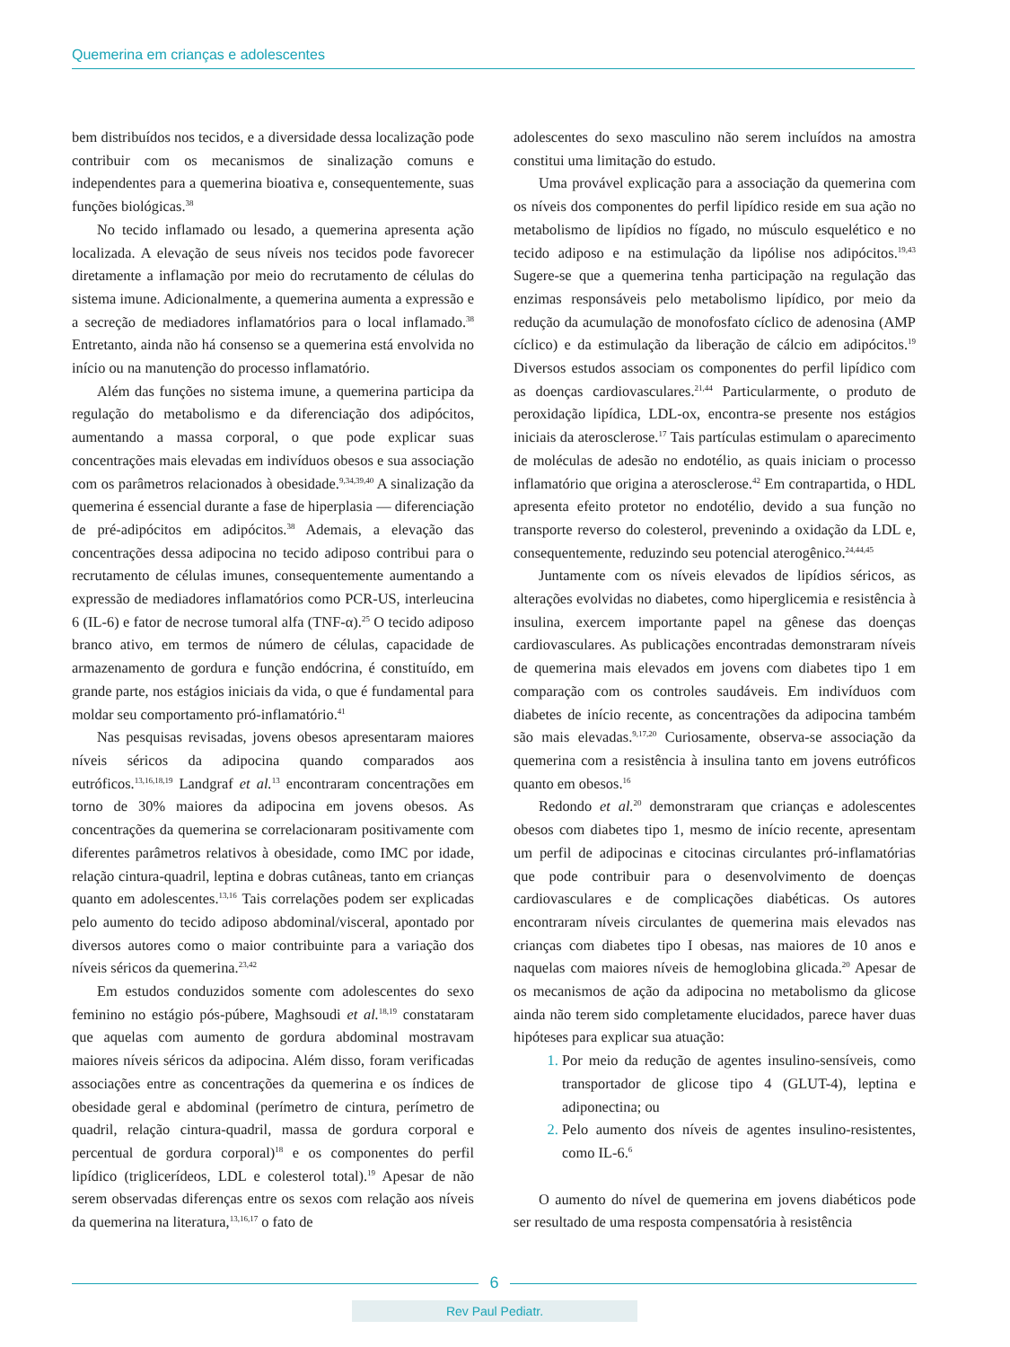Quemerina em crianças e adolescentes
bem distribuídos nos tecidos, e a diversidade dessa localização pode contribuir com os mecanismos de sinalização comuns e independentes para a quemerina bioativa e, consequentemente, suas funções biológicas.<sup>38</sup>
No tecido inflamado ou lesado, a quemerina apresenta ação localizada. A elevação de seus níveis nos tecidos pode favorecer diretamente a inflamação por meio do recrutamento de células do sistema imune. Adicionalmente, a quemerina aumenta a expressão e a secreção de mediadores inflamatórios para o local inflamado.<sup>38</sup> Entretanto, ainda não há consenso se a quemerina está envolvida no início ou na manutenção do processo inflamatório.
Além das funções no sistema imune, a quemerina participa da regulação do metabolismo e da diferenciação dos adipócitos, aumentando a massa corporal, o que pode explicar suas concentrações mais elevadas em indivíduos obesos e sua associação com os parâmetros relacionados à obesidade.<sup>9,34,39,40</sup> A sinalização da quemerina é essencial durante a fase de hiperplasia — diferenciação de pré-adipócitos em adipócitos.<sup>38</sup> Ademais, a elevação das concentrações dessa adipocina no tecido adiposo contribui para o recrutamento de células imunes, consequentemente aumentando a expressão de mediadores inflamatórios como PCR-US, interleucina 6 (IL-6) e fator de necrose tumoral alfa (TNF-α).<sup>25</sup> O tecido adiposo branco ativo, em termos de número de células, capacidade de armazenamento de gordura e função endócrina, é constituído, em grande parte, nos estágios iniciais da vida, o que é fundamental para moldar seu comportamento pró-inflamatório.<sup>41</sup>
Nas pesquisas revisadas, jovens obesos apresentaram maiores níveis séricos da adipocina quando comparados aos eutróficos.<sup>13,16,18,19</sup> Landgraf et al.<sup>13</sup> encontraram concentrações em torno de 30% maiores da adipocina em jovens obesos. As concentrações da quemerina se correlacionaram positivamente com diferentes parâmetros relativos à obesidade, como IMC por idade, relação cintura-quadril, leptina e dobras cutâneas, tanto em crianças quanto em adolescentes.<sup>13,16</sup> Tais correlações podem ser explicadas pelo aumento do tecido adiposo abdominal/visceral, apontado por diversos autores como o maior contribuinte para a variação dos níveis séricos da quemerina.<sup>23,42</sup>
Em estudos conduzidos somente com adolescentes do sexo feminino no estágio pós-púbere, Maghsoudi et al.<sup>18,19</sup> constataram que aquelas com aumento de gordura abdominal mostravam maiores níveis séricos da adipocina. Além disso, foram verificadas associações entre as concentrações da quemerina e os índices de obesidade geral e abdominal (perímetro de cintura, perímetro de quadril, relação cintura-quadril, massa de gordura corporal e percentual de gordura corporal)<sup>18</sup> e os componentes do perfil lipídico (triglicerídeos, LDL e colesterol total).<sup>19</sup> Apesar de não serem observadas diferenças entre os sexos com relação aos níveis da quemerina na literatura,<sup>13,16,17</sup> o fato de
adolescentes do sexo masculino não serem incluídos na amostra constitui uma limitação do estudo.
Uma provável explicação para a associação da quemerina com os níveis dos componentes do perfil lipídico reside em sua ação no metabolismo de lipídios no fígado, no músculo esquelético e no tecido adiposo e na estimulação da lipólise nos adipócitos.<sup>19,43</sup> Sugere-se que a quemerina tenha participação na regulação das enzimas responsáveis pelo metabolismo lipídico, por meio da redução da acumulação de monofosfato cíclico de adenosina (AMP cíclico) e da estimulação da liberação de cálcio em adipócitos.<sup>19</sup> Diversos estudos associam os componentes do perfil lipídico com as doenças cardiovasculares.<sup>21,44</sup> Particularmente, o produto de peroxidação lipídica, LDL-ox, encontra-se presente nos estágios iniciais da aterosclerose.<sup>17</sup> Tais partículas estimulam o aparecimento de moléculas de adesão no endotélio, as quais iniciam o processo inflamatório que origina a aterosclerose.<sup>42</sup> Em contrapartida, o HDL apresenta efeito protetor no endotélio, devido a sua função no transporte reverso do colesterol, prevenindo a oxidação da LDL e, consequentemente, reduzindo seu potencial aterogênico.<sup>24,44,45</sup>
Juntamente com os níveis elevados de lipídios séricos, as alterações evolvidas no diabetes, como hiperglicemia e resistência à insulina, exercem importante papel na gênese das doenças cardiovasculares. As publicações encontradas demonstraram níveis de quemerina mais elevados em jovens com diabetes tipo 1 em comparação com os controles saudáveis. Em indivíduos com diabetes de início recente, as concentrações da adipocina também são mais elevadas.<sup>9,17,20</sup> Curiosamente, observa-se associação da quemerina com a resistência à insulina tanto em jovens eutróficos quanto em obesos.<sup>16</sup>
Redondo et al.<sup>20</sup> demonstraram que crianças e adolescentes obesos com diabetes tipo 1, mesmo de início recente, apresentam um perfil de adipocinas e citocinas circulantes pró-inflamatórias que pode contribuir para o desenvolvimento de doenças cardiovasculares e de complicações diabéticas. Os autores encontraram níveis circulantes de quemerina mais elevados nas crianças com diabetes tipo I obesas, nas maiores de 10 anos e naquelas com maiores níveis de hemoglobina glicada.<sup>20</sup> Apesar de os mecanismos de ação da adipocina no metabolismo da glicose ainda não terem sido completamente elucidados, parece haver duas hipóteses para explicar sua atuação:
Por meio da redução de agentes insulino-sensíveis, como transportador de glicose tipo 4 (GLUT-4), leptina e adiponectina; ou
Pelo aumento dos níveis de agentes insulino-resistentes, como IL-6.<sup>6</sup>
O aumento do nível de quemerina em jovens diabéticos pode ser resultado de uma resposta compensatória à resistência
6
Rev Paul Pediatr.